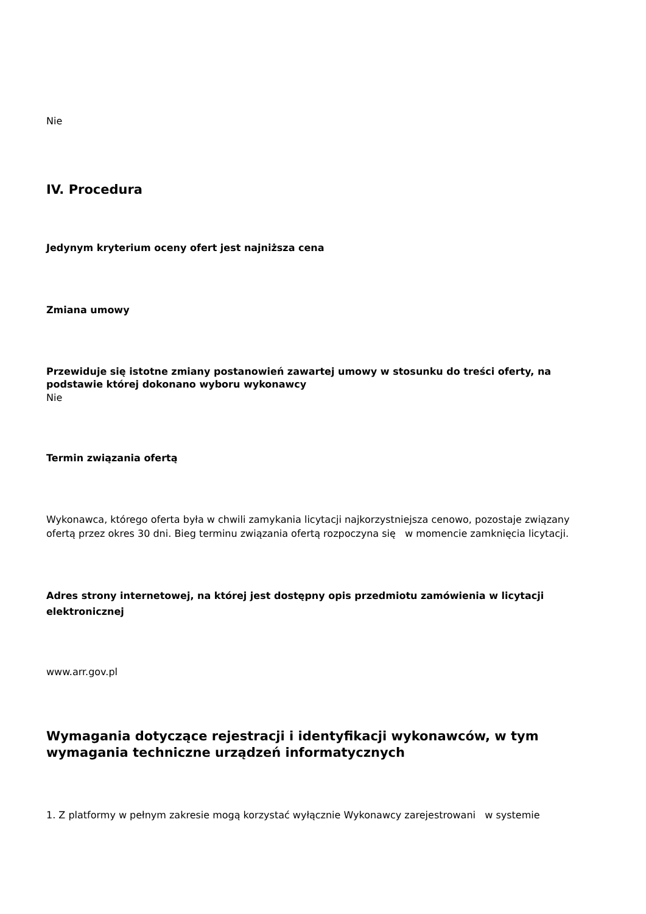Nie
IV. Procedura
Jedynym kryterium oceny ofert jest najniższa cena
Zmiana umowy
Przewiduje się istotne zmiany postanowień zawartej umowy w stosunku do treści oferty, na podstawie której dokonano wyboru wykonawcy
Nie
Termin związania ofertą
Wykonawca, którego oferta była w chwili zamykania licytacji najkorzystniejsza cenowo, pozostaje związany ofertą przez okres 30 dni. Bieg terminu związania ofertą rozpoczyna się w momencie zamknięcia licytacji.
Adres strony internetowej, na której jest dostępny opis przedmiotu zamówienia w licytacji elektronicznej
www.arr.gov.pl
Wymagania dotyczące rejestracji i identyfikacji wykonawców, w tym wymagania techniczne urządzeń informatycznych
1. Z platformy w pełnym zakresie mogą korzystać wyłącznie Wykonawcy zarejestrowani w systemie